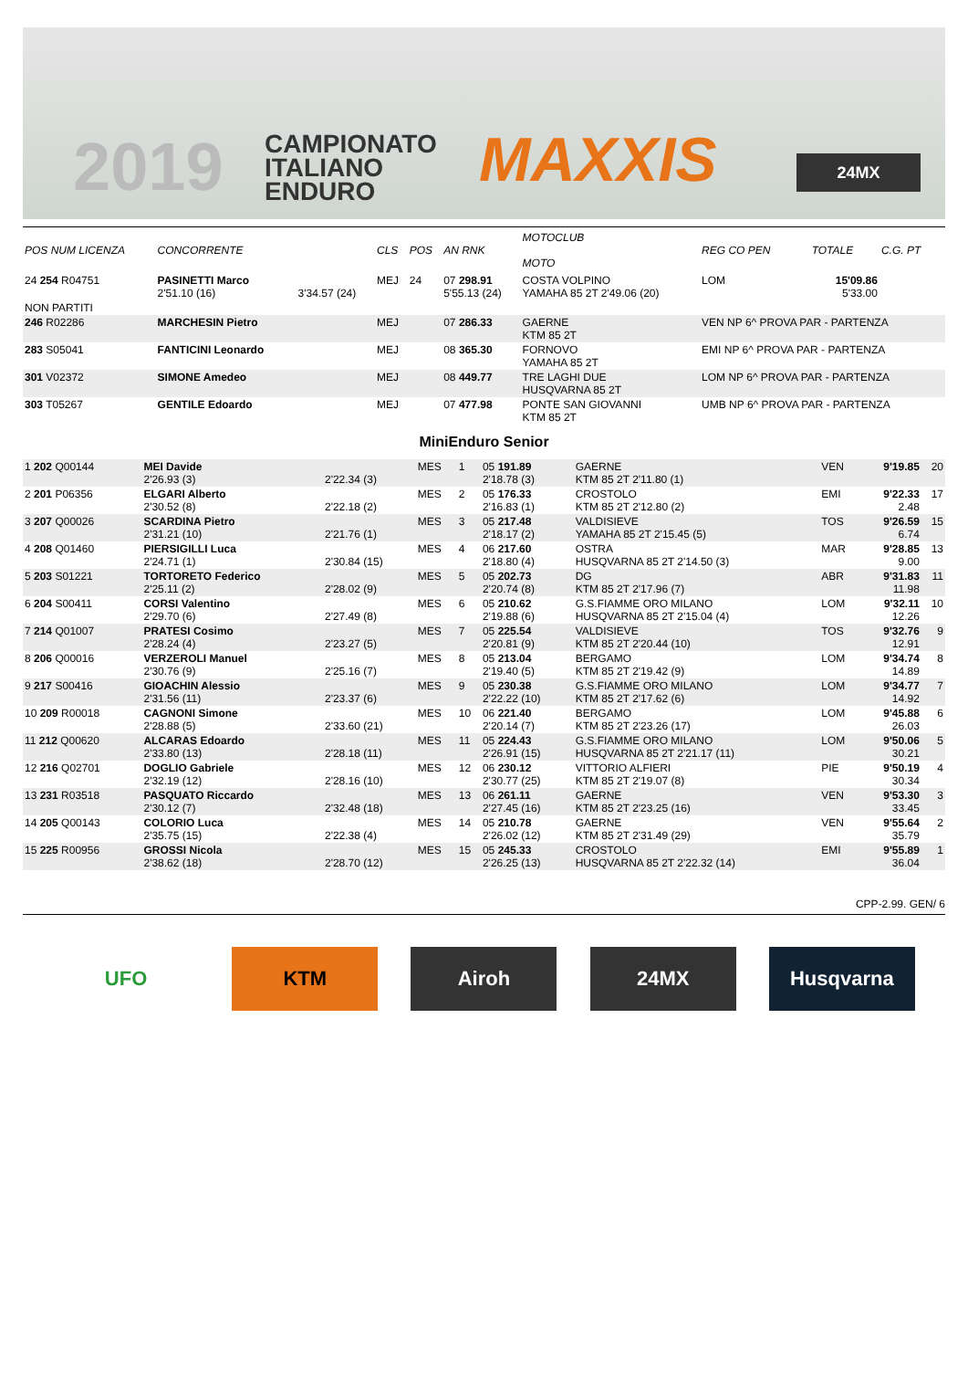2019
CAMPIONATO
ITALIANO
ENDURO
MAXXIS 24MX
| POS NUM LICENZA | CONCORRENTE | | CLS | POS | AN RNK | MOTOCLUB MOTO | REG CO PEN | TOTALE | C.G. PT |
| --- | --- | --- | --- | --- | --- | --- | --- | --- | --- |
| 24 254 R04751 | PASINETTI Marco 2'51.10 (16) | 3'34.57 (24) | MEJ | 24 | 07 298.91 5'55.13 (24) | COSTA VOLPINO YAMAHA 85 2T 2'49.06 (20) | LOM | 15'09.86 5'33.00 | |
| NON PARTITI | | | | | | | | | |
| 246 R02286 | MARCHESIN Pietro | | MEJ | | 07 286.33 | GAERNE KTM 85 2T | VEN NP 6^ PROVA PAR - PARTENZA | | |
| 283 S05041 | FANTICINI Leonardo | | MEJ | | 08 365.30 | FORNOVO YAMAHA 85 2T | EMI NP 6^ PROVA PAR - PARTENZA | | |
| 301 V02372 | SIMONE Amedeo | | MEJ | | 08 449.77 | TRE LAGHI DUE HUSQVARNA 85 2T | LOM NP 6^ PROVA PAR - PARTENZA | | |
| 303 T05267 | GENTILE Edoardo | | MEJ | | 07 477.98 | PONTE SAN GIOVANNI KTM 85 2T | UMB NP 6^ PROVA PAR - PARTENZA | | |
MiniEnduro Senior
| 1 202 Q00144 | MEI Davide 2'26.93 (3) | 2'22.34 (3) | MES | 1 | 05 191.89 2'18.78 (3) | GAERNE KTM 85 2T 2'11.80 (1) | VEN | 9'19.85 | 20 |
| 2 201 P06356 | ELGARI Alberto 2'30.52 (8) | 2'22.18 (2) | MES | 2 | 05 176.33 2'16.83 (1) | CROSTOLO KTM 85 2T 2'12.80 (2) | EMI | 9'22.33 2.48 | 17 |
| 3 207 Q00026 | SCARDINA Pietro 2'31.21 (10) | 2'21.76 (1) | MES | 3 | 05 217.48 2'18.17 (2) | VALDISIEVE YAMAHA 85 2T 2'15.45 (5) | TOS | 9'26.59 6.74 | 15 |
| 4 208 Q01460 | PIERSIGILLI Luca 2'24.71 (1) | 2'30.84 (15) | MES | 4 | 06 217.60 2'18.80 (4) | OSTRA HUSQVARNA 85 2T 2'14.50 (3) | MAR | 9'28.85 9.00 | 13 |
| 5 203 S01221 | TORTORETO Federico 2'25.11 (2) | 2'28.02 (9) | MES | 5 | 05 202.73 2'20.74 (8) | DG KTM 85 2T 2'17.96 (7) | ABR | 9'31.83 11.98 | 11 |
| 6 204 S00411 | CORSI Valentino 2'29.70 (6) | 2'27.49 (8) | MES | 6 | 05 210.62 2'19.88 (6) | G.S.FIAMME ORO MILANO HUSQVARNA 85 2T 2'15.04 (4) | LOM | 9'32.11 12.26 | 10 |
| 7 214 Q01007 | PRATESI Cosimo 2'28.24 (4) | 2'23.27 (5) | MES | 7 | 05 225.54 2'20.81 (9) | VALDISIEVE KTM 85 2T 2'20.44 (10) | TOS | 9'32.76 12.91 | 9 |
| 8 206 Q00016 | VERZEROLI Manuel 2'30.76 (9) | 2'25.16 (7) | MES | 8 | 05 213.04 2'19.40 (5) | BERGAMO KTM 85 2T 2'19.42 (9) | LOM | 9'34.74 14.89 | 8 |
| 9 217 S00416 | GIOACHIN Alessio 2'31.56 (11) | 2'23.37 (6) | MES | 9 | 05 230.38 2'22.22 (10) | G.S.FIAMME ORO MILANO KTM 85 2T 2'17.62 (6) | LOM | 9'34.77 14.92 | 7 |
| 10 209 R00018 | CAGNONI Simone 2'28.88 (5) | 2'33.60 (21) | MES | 10 | 06 221.40 2'20.14 (7) | BERGAMO KTM 85 2T 2'23.26 (17) | LOM | 9'45.88 26.03 | 6 |
| 11 212 Q00620 | ALCARAS Edoardo 2'33.80 (13) | 2'28.18 (11) | MES | 11 | 05 224.43 2'26.91 (15) | G.S.FIAMME ORO MILANO HUSQVARNA 85 2T 2'21.17 (11) | LOM | 9'50.06 30.21 | 5 |
| 12 216 Q02701 | DOGLIO Gabriele 2'32.19 (12) | 2'28.16 (10) | MES | 12 | 06 230.12 2'30.77 (25) | VITTORIO ALFIERI KTM 85 2T 2'19.07 (8) | PIE | 9'50.19 30.34 | 4 |
| 13 231 R03518 | PASQUATO Riccardo 2'30.12 (7) | 2'32.48 (18) | MES | 13 | 06 261.11 2'27.45 (16) | GAERNE KTM 85 2T 2'23.25 (16) | VEN | 9'53.30 33.45 | 3 |
| 14 205 Q00143 | COLORIO Luca 2'35.75 (15) | 2'22.38 (4) | MES | 14 | 05 210.78 2'26.02 (12) | GAERNE KTM 85 2T 2'31.49 (29) | VEN | 9'55.64 35.79 | 2 |
| 15 225 R00956 | GROSSI Nicola 2'38.62 (18) | 2'28.70 (12) | MES | 15 | 05 245.33 2'26.25 (13) | CROSTOLO HUSQVARNA 85 2T 2'22.32 (14) | EMI | 9'55.89 36.04 | 1 |
CPP-2.99. GEN/ 6
UFO KTM Airoh 24MX Husqvarna